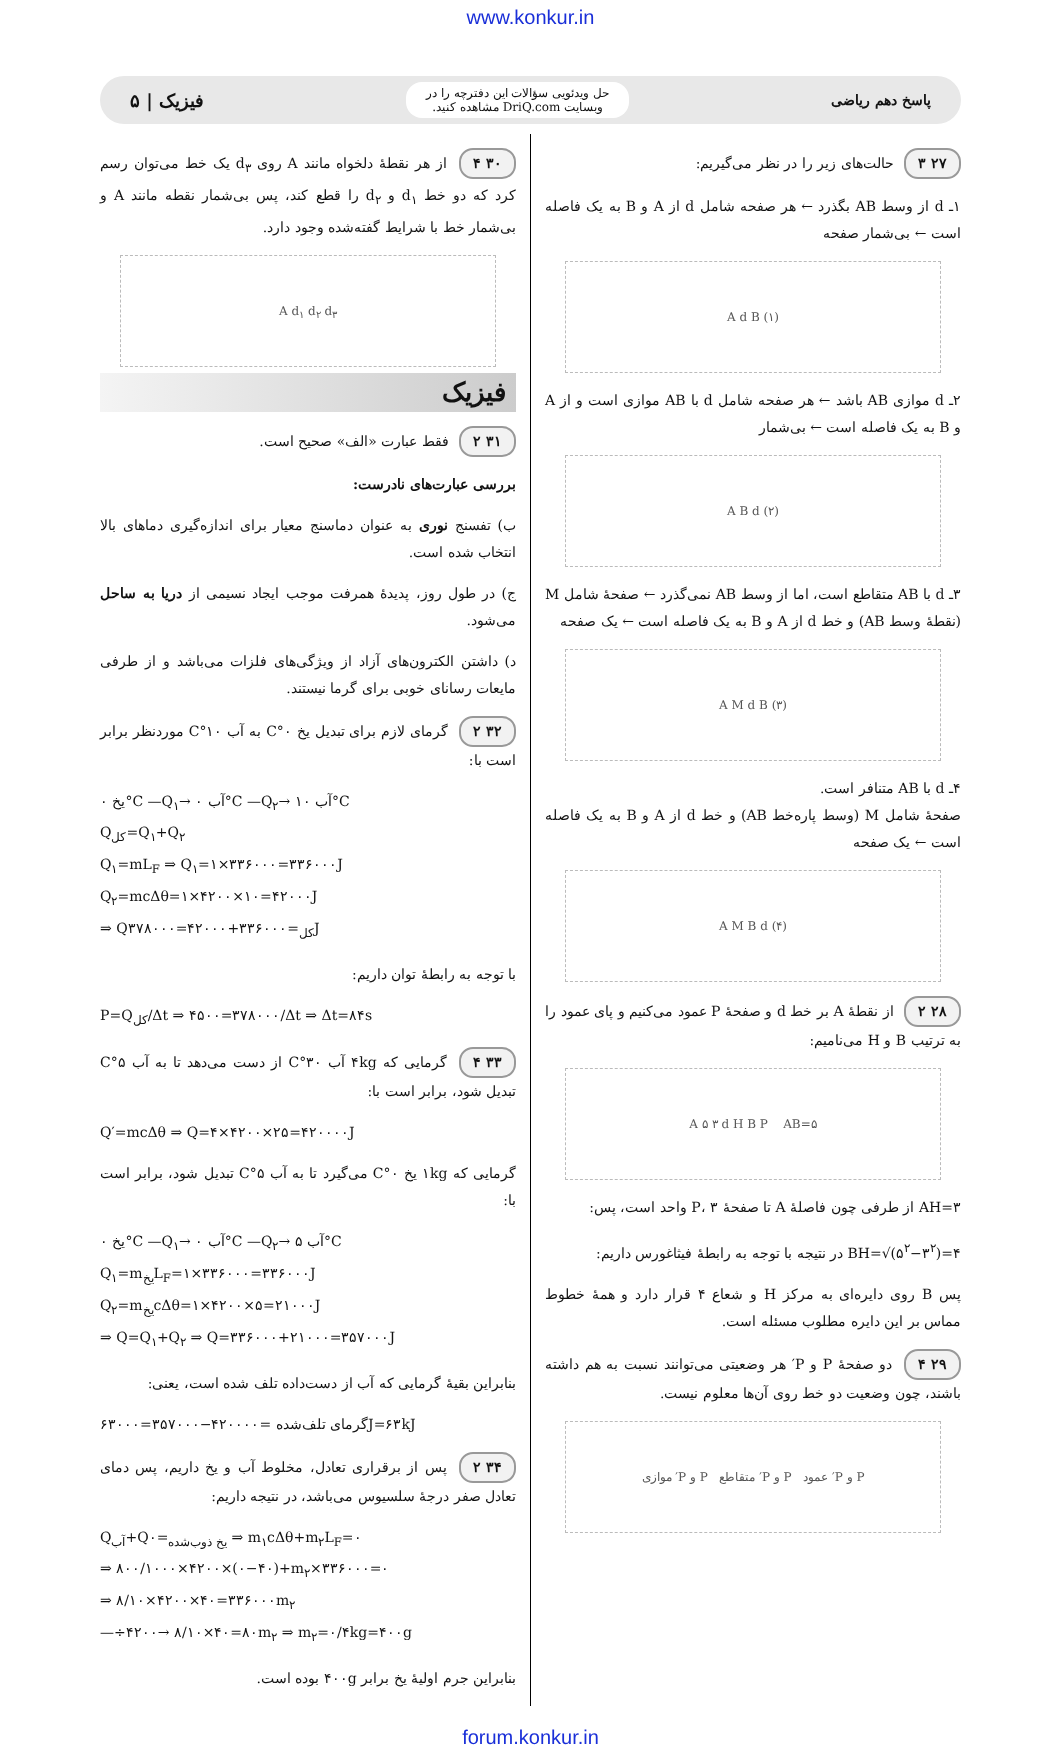www.konkur.in
پاسخ دهم ریاضی
حل ویدئویی سؤالات این دفترچه را در
وبسایت DriQ.com مشاهده کنید.
فیزیک | ۵
۲۷ ۳ حالت‌های زیر را در نظر می‌گیریم:
۱ـ d از وسط AB بگذرد ← هر صفحه شامل d از A و B به یک فاصله است ← بی‌شمار صفحه
A d B (۱)
۲ـ d موازی AB باشد ← هر صفحه شامل d با AB موازی است و از A و B به یک فاصله است ← بی‌شمار
A B d (۲)
۳ـ d با AB متقاطع است، اما از وسط AB نمی‌گذرد ← صفحهٔ شامل M (نقطهٔ وسط AB) و خط d از A و B به یک فاصله است ← یک صفحه
A M d B (۳)
۴ـ d با AB متنافر است.
صفحهٔ شامل M (وسط پاره‌خط AB) و خط d از A و B به یک فاصله است ← یک صفحه
A M B d (۴)
۲۸ ۲ از نقطهٔ A بر خط d و صفحهٔ P عمود می‌کنیم و پای عمود را به ترتیب B و H می‌نامیم:
A ۵ ۳ d H B P AB=۵
AH=۳ از طرفی چون فاصلهٔ A تا صفحهٔ P، ۳ واحد است، پس:
BH=√(۵<sup>۲</sup>−۳<sup>۲</sup>)=۴ در نتیجه با توجه به رابطهٔ فیثاغورس داریم:
پس B روی دایره‌ای به مرکز H و شعاع ۴ قرار دارد و همهٔ خطوط مماس بر این دایره مطلوب مسئله است.
۲۹ ۴ دو صفحهٔ P و P′ هر وضعیتی می‌توانند نسبت به هم داشته باشند، چون وضعیت دو خط روی آن‌ها معلوم نیست.
P و P′ عمود P و P′ متقاطع P و P′ موازی
۳۰ ۴ از هر نقطهٔ دلخواه مانند A روی d<sub>۳</sub> یک خط می‌توان رسم کرد که دو خط d<sub>۱</sub> و d<sub>۲</sub> را قطع کند، پس بی‌شمار نقطه مانند A و بی‌شمار خط با شرایط گفته‌شده وجود دارد.
A d<sub>۱</sub> d<sub>۲</sub> d<sub>۳</sub>
فیزیک
۳۱ ۲ فقط عبارت «الف» صحیح است.
بررسی عبارت‌های نادرست:
ب) تفسنج نوری به عنوان دماسنج معیار برای اندازه‌گیری دماهای بالا انتخاب شده است.
ج) در طول روز، پدیدهٔ همرفت موجب ایجاد نسیمی از دریا به ساحل می‌شود.
د) داشتن الکترون‌های آزاد از ویژگی‌های فلزات می‌باشد و از طرفی مایعات رسانای خوبی برای گرما نیستند.
۳۲ ۲ گرمای لازم برای تبدیل یخ ۰°C به آب ۱۰°C موردنظر برابر است با:
یخ ۰°C —Q<sub>۱</sub>→ آب ۰°C —Q<sub>۲</sub>→ آب ۱۰°C
Q<sub>کل</sub>=Q<sub>۱</sub>+Q<sub>۲</sub>
Q<sub>۱</sub>=mL<sub>F</sub> ⇒ Q<sub>۱</sub>=۱×۳۳۶۰۰۰=۳۳۶۰۰۰J
Q<sub>۲</sub>=mcΔθ=۱×۴۲۰۰×۱۰=۴۲۰۰۰J
⇒ Q<sub>کل</sub>=۳۳۶۰۰۰+۴۲۰۰۰=۳۷۸۰۰۰J
با توجه به رابطهٔ توان داریم:
P=Q<sub>کل</sub>/Δt ⇒ ۴۵۰۰=۳۷۸۰۰۰/Δt ⇒ Δt=۸۴s
۳۳ ۴ گرمایی که ۴kg آب ۳۰°C از دست می‌دهد تا به آب ۵°C تبدیل شود، برابر است با:
Q′=mcΔθ ⇒ Q=۴×۴۲۰۰×۲۵=۴۲۰۰۰۰J
گرمایی که ۱kg یخ ۰°C می‌گیرد تا به آب ۵°C تبدیل شود، برابر است با:
یخ ۰°C —Q<sub>۱</sub>→ آب ۰°C —Q<sub>۲</sub>→ آب ۵°C
Q<sub>۱</sub>=m<sub>یخ</sub>L<sub>F</sub>=۱×۳۳۶۰۰۰=۳۳۶۰۰۰J
Q<sub>۲</sub>=m<sub>یخ</sub>cΔθ=۱×۴۲۰۰×۵=۲۱۰۰۰J
⇒ Q=Q<sub>۱</sub>+Q<sub>۲</sub> ⇒ Q=۳۳۶۰۰۰+۲۱۰۰۰=۳۵۷۰۰۰J
بنابراین بقیهٔ گرمایی که آب از دست‌داده تلف شده است، یعنی:
گرمای تلف‌شده =۴۲۰۰۰۰−۳۵۷۰۰۰=۶۳۰۰۰J=۶۳kJ
۳۴ ۲ پس از برقراری تعادل، مخلوط آب و یخ داریم، پس دمای تعادل صفر درجهٔ سلسیوس می‌باشد، در نتیجه داریم:
Q<sub>آب</sub>+Q<sub>یخ ذوب‌شده</sub>=۰ ⇒ m<sub>۱</sub>cΔθ+m<sub>۲</sub>L<sub>F</sub>=۰
⇒ ۸۰۰/۱۰۰۰×۴۲۰۰×(۰−۴۰)+m<sub>۲</sub>×۳۳۶۰۰۰=۰
⇒ ۸/۱۰×۴۲۰۰×۴۰=۳۳۶۰۰۰m<sub>۲</sub>
—÷۴۲۰۰→ ۸/۱۰×۴۰=۸۰m<sub>۲</sub> ⇒ m<sub>۲</sub>=۰/۴kg=۴۰۰g
بنابراین جرم اولیهٔ یخ برابر ۴۰۰g بوده است.
forum.konkur.in